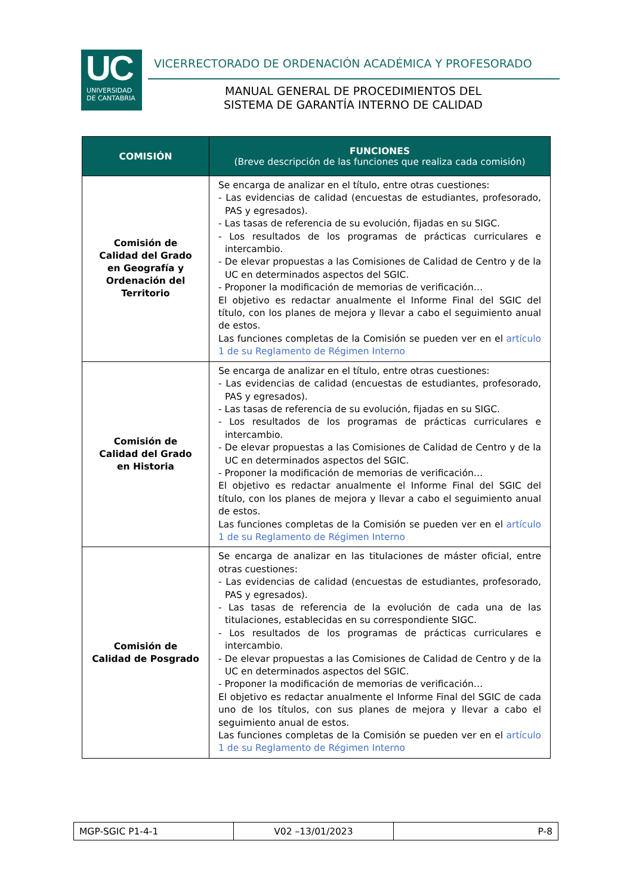UC
UNIVERSIDAD
DE CANTABRIA
VICERRECTORADO DE ORDENACIÓN ACADÉMICA Y PROFESORADO
MANUAL GENERAL DE PROCEDIMIENTOS DEL
SISTEMA DE GARANTÍA INTERNO DE CALIDAD
| COMISIÓN | FUNCIONES (Breve descripción de las funciones que realiza cada comisión) |
| --- | --- |
| Comisión de Calidad del Grado en Geografía y Ordenación del Territorio | Se encarga de analizar en el título, entre otras cuestiones: - Las evidencias de calidad (encuestas de estudiantes, profesorado, PAS y egresados). - Las tasas de referencia de su evolución, fijadas en su SIGC. - Los resultados de los programas de prácticas curriculares e intercambio. - De elevar propuestas a las Comisiones de Calidad de Centro y de la UC en determinados aspectos del SGIC. - Proponer la modificación de memorias de verificación… El objetivo es redactar anualmente el Informe Final del SGIC del título, con los planes de mejora y llevar a cabo el seguimiento anual de estos. Las funciones completas de la Comisión se pueden ver en el artículo 1 de su Reglamento de Régimen Interno |
| Comisión de Calidad del Grado en Historia | Se encarga de analizar en el título, entre otras cuestiones: - Las evidencias de calidad (encuestas de estudiantes, profesorado, PAS y egresados). - Las tasas de referencia de su evolución, fijadas en su SIGC. - Los resultados de los programas de prácticas curriculares e intercambio. - De elevar propuestas a las Comisiones de Calidad de Centro y de la UC en determinados aspectos del SGIC. - Proponer la modificación de memorias de verificación… El objetivo es redactar anualmente el Informe Final del SGIC del título, con los planes de mejora y llevar a cabo el seguimiento anual de estos. Las funciones completas de la Comisión se pueden ver en el artículo 1 de su Reglamento de Régimen Interno |
| Comisión de Calidad de Posgrado | Se encarga de analizar en las titulaciones de máster oficial, entre otras cuestiones: - Las evidencias de calidad (encuestas de estudiantes, profesorado, PAS y egresados). - Las tasas de referencia de la evolución de cada una de las titulaciones, establecidas en su correspondiente SIGC. - Los resultados de los programas de prácticas curriculares e intercambio. - De elevar propuestas a las Comisiones de Calidad de Centro y de la UC en determinados aspectos del SGIC. - Proponer la modificación de memorias de verificación… El objetivo es redactar anualmente el Informe Final del SGIC de cada uno de los títulos, con sus planes de mejora y llevar a cabo el seguimiento anual de estos. Las funciones completas de la Comisión se pueden ver en el artículo 1 de su Reglamento de Régimen Interno |
| MGP-SGIC P1-4-1 | V02 –13/01/2023 | P-8 |